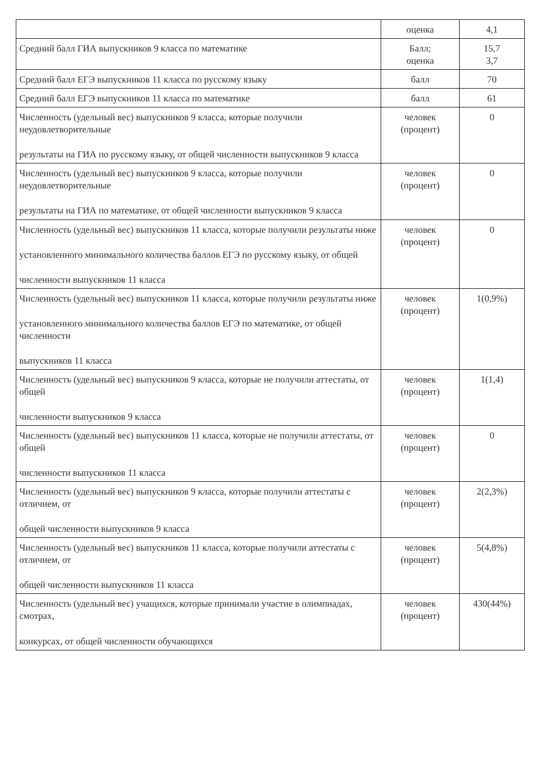| | оценка | 4,1 |
| Средний балл ГИА выпускников 9 класса по математике | Балл; оценка | 15,7 3,7 |
| Средний балл ЕГЭ выпускников 11 класса по русскому языку | балл | 70 |
| Средний балл ЕГЭ выпускников 11 класса по математике | балл | 61 |
| Численность (удельный вес) выпускников 9 класса, которые получили неудовлетворительные результаты на ГИА по русскому языку, от общей численности выпускников 9 класса | человек (процент) | 0 |
| Численность (удельный вес) выпускников 9 класса, которые получили неудовлетворительные результаты на ГИА по математике, от общей численности выпускников 9 класса | человек (процент) | 0 |
| Численность (удельный вес) выпускников 11 класса, которые получили результаты ниже установленного минимального количества баллов ЕГЭ по русскому языку, от общей численности выпускников 11 класса | человек (процент) | 0 |
| Численность (удельный вес) выпускников 11 класса, которые получили результаты ниже установленного минимального количества баллов ЕГЭ по математике, от общей численности выпускников 11 класса | человек (процент) | 1(0,9%) |
| Численность (удельный вес) выпускников 9 класса, которые не получили аттестаты, от общей численности выпускников 9 класса | человек (процент) | 1(1,4) |
| Численность (удельный вес) выпускников 11 класса, которые не получили аттестаты, от общей численности выпускников 11 класса | человек (процент) | 0 |
| Численность (удельный вес) выпускников 9 класса, которые получили аттестаты с отличием, от общей численности выпускников 9 класса | человек (процент) | 2(2,3%) |
| Численность (удельный вес) выпускников 11 класса, которые получили аттестаты с отличием, от общей численности выпускников 11 класса | человек (процент) | 5(4,8%) |
| Численность (удельный вес) учащихся, которые принимали участие в олимпиадах, смотрах, конкурсах, от общей численности обучающихся | человек (процент) | 430(44%) |